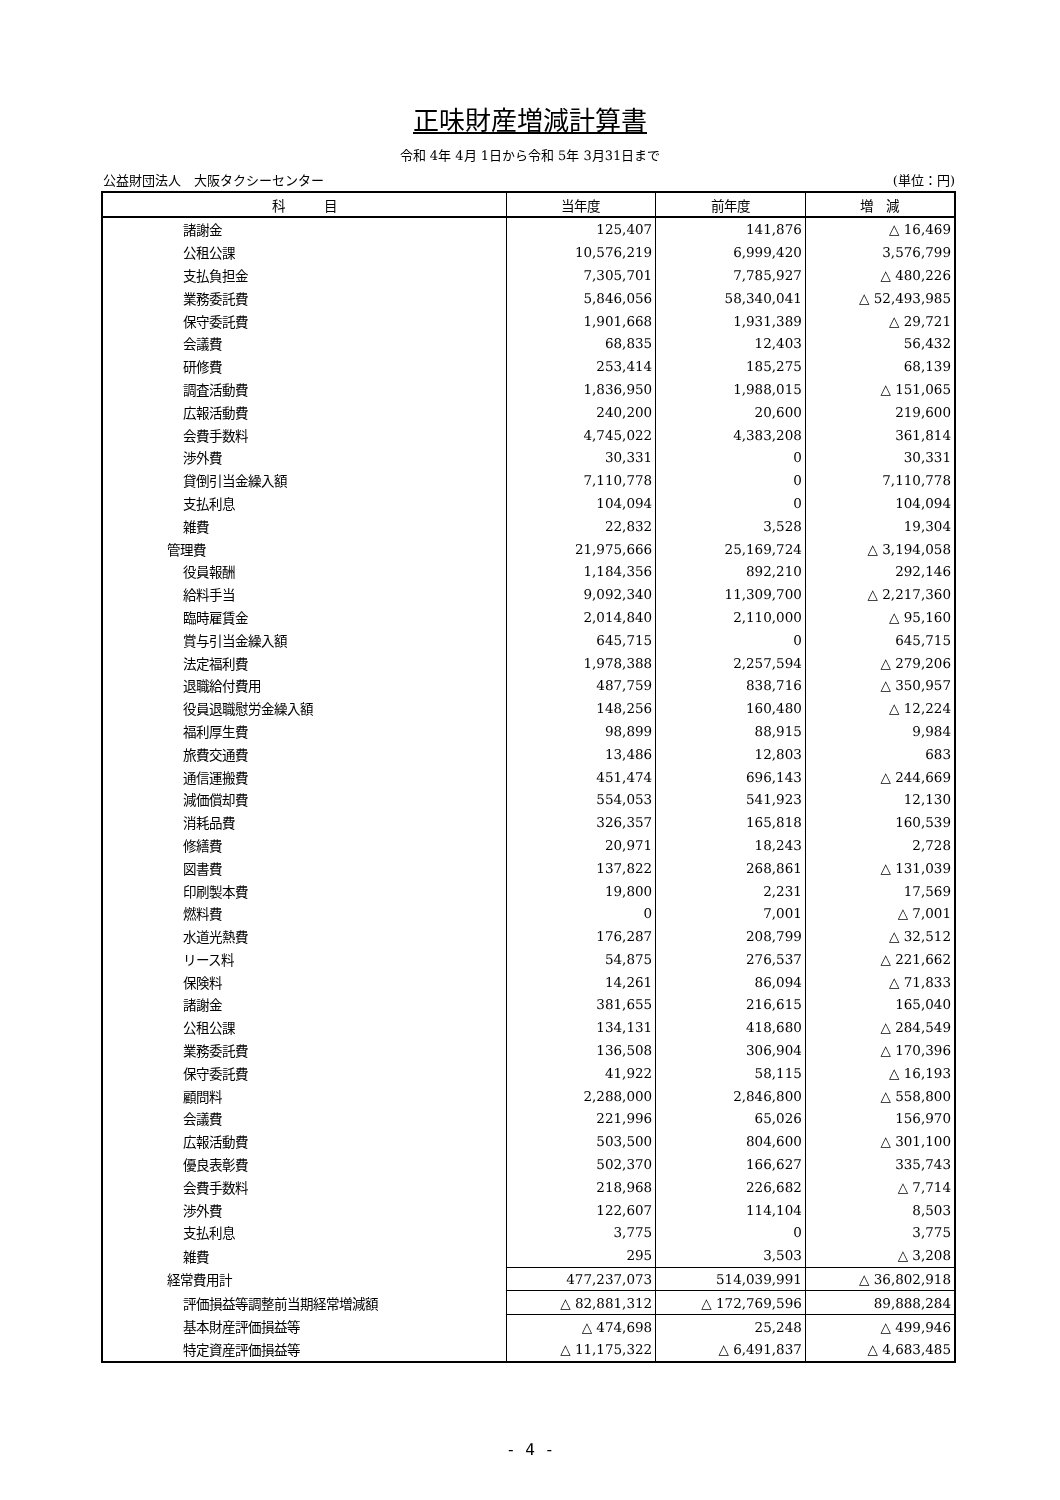正味財産増減計算書
令和 4年 4月 1日から令和 5年 3月31日まで
公益財団法人　大阪タクシーセンター (単位：円)
| 科 目 | 当年度 | 前年度 | 増 減 |
| --- | --- | --- | --- |
| 諸謝金 | 125,407 | 141,876 | △ 16,469 |
| 公租公課 | 10,576,219 | 6,999,420 | 3,576,799 |
| 支払負担金 | 7,305,701 | 7,785,927 | △ 480,226 |
| 業務委託費 | 5,846,056 | 58,340,041 | △ 52,493,985 |
| 保守委託費 | 1,901,668 | 1,931,389 | △ 29,721 |
| 会議費 | 68,835 | 12,403 | 56,432 |
| 研修費 | 253,414 | 185,275 | 68,139 |
| 調査活動費 | 1,836,950 | 1,988,015 | △ 151,065 |
| 広報活動費 | 240,200 | 20,600 | 219,600 |
| 会費手数料 | 4,745,022 | 4,383,208 | 361,814 |
| 渉外費 | 30,331 | 0 | 30,331 |
| 貸倒引当金繰入額 | 7,110,778 | 0 | 7,110,778 |
| 支払利息 | 104,094 | 0 | 104,094 |
| 雑費 | 22,832 | 3,528 | 19,304 |
| 管理費 | 21,975,666 | 25,169,724 | △ 3,194,058 |
| 役員報酬 | 1,184,356 | 892,210 | 292,146 |
| 給料手当 | 9,092,340 | 11,309,700 | △ 2,217,360 |
| 臨時雇賃金 | 2,014,840 | 2,110,000 | △ 95,160 |
| 賞与引当金繰入額 | 645,715 | 0 | 645,715 |
| 法定福利費 | 1,978,388 | 2,257,594 | △ 279,206 |
| 退職給付費用 | 487,759 | 838,716 | △ 350,957 |
| 役員退職慰労金繰入額 | 148,256 | 160,480 | △ 12,224 |
| 福利厚生費 | 98,899 | 88,915 | 9,984 |
| 旅費交通費 | 13,486 | 12,803 | 683 |
| 通信運搬費 | 451,474 | 696,143 | △ 244,669 |
| 減価償却費 | 554,053 | 541,923 | 12,130 |
| 消耗品費 | 326,357 | 165,818 | 160,539 |
| 修繕費 | 20,971 | 18,243 | 2,728 |
| 図書費 | 137,822 | 268,861 | △ 131,039 |
| 印刷製本費 | 19,800 | 2,231 | 17,569 |
| 燃料費 | 0 | 7,001 | △ 7,001 |
| 水道光熱費 | 176,287 | 208,799 | △ 32,512 |
| リース料 | 54,875 | 276,537 | △ 221,662 |
| 保険料 | 14,261 | 86,094 | △ 71,833 |
| 諸謝金 | 381,655 | 216,615 | 165,040 |
| 公租公課 | 134,131 | 418,680 | △ 284,549 |
| 業務委託費 | 136,508 | 306,904 | △ 170,396 |
| 保守委託費 | 41,922 | 58,115 | △ 16,193 |
| 顧問料 | 2,288,000 | 2,846,800 | △ 558,800 |
| 会議費 | 221,996 | 65,026 | 156,970 |
| 広報活動費 | 503,500 | 804,600 | △ 301,100 |
| 優良表彰費 | 502,370 | 166,627 | 335,743 |
| 会費手数料 | 218,968 | 226,682 | △ 7,714 |
| 渉外費 | 122,607 | 114,104 | 8,503 |
| 支払利息 | 3,775 | 0 | 3,775 |
| 雑費 | 295 | 3,503 | △ 3,208 |
| 経常費用計 | 477,237,073 | 514,039,991 | △ 36,802,918 |
| 評価損益等調整前当期経常増減額 | △ 82,881,312 | △ 172,769,596 | 89,888,284 |
| 基本財産評価損益等 | △ 474,698 | 25,248 | △ 499,946 |
| 特定資産評価損益等 | △ 11,175,322 | △ 6,491,837 | △ 4,683,485 |
- 4 -